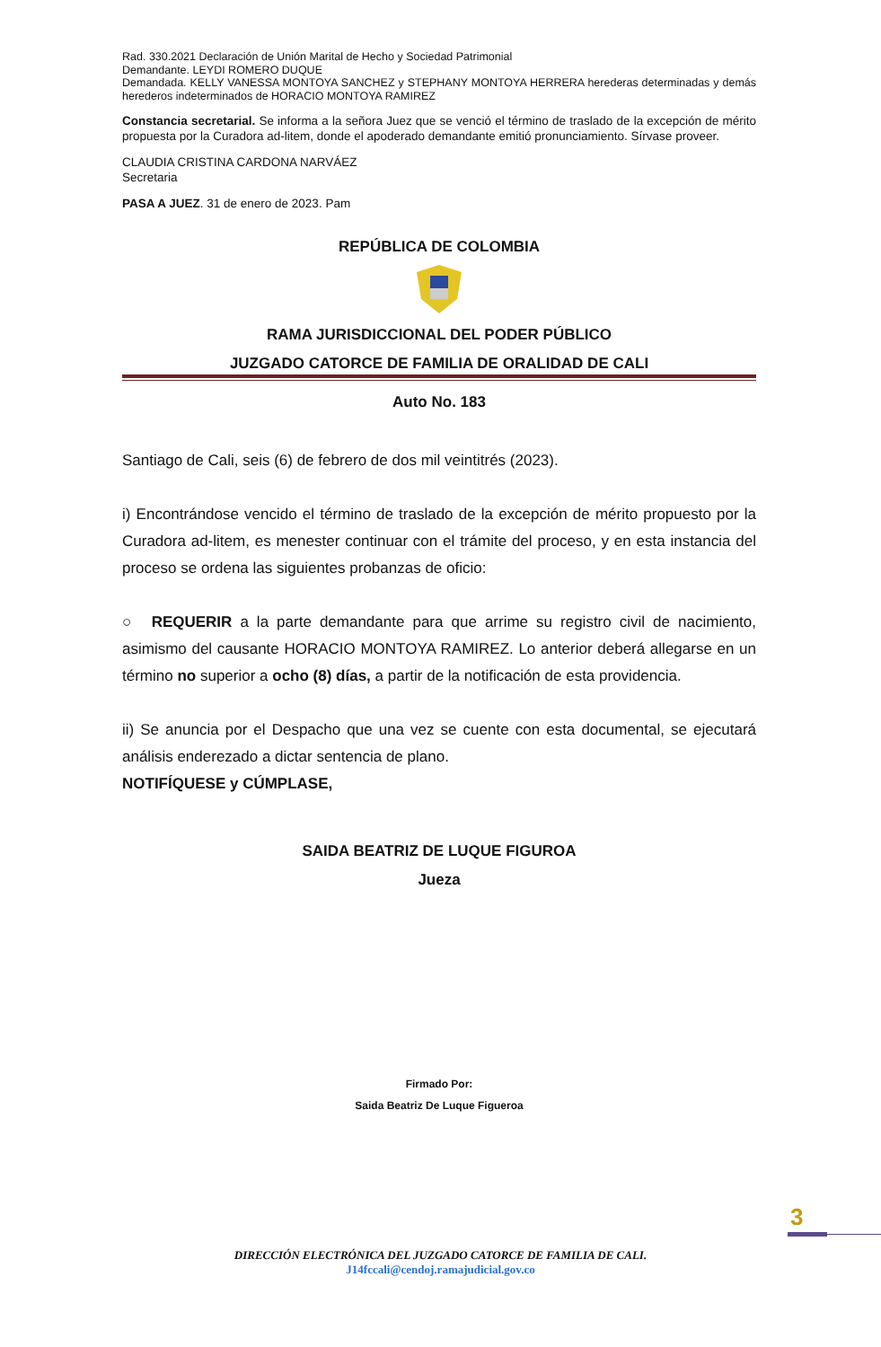Rad. 330.2021 Declaración de Unión Marital de Hecho y Sociedad Patrimonial
Demandante. LEYDI ROMERO DUQUE
Demandada. KELLY VANESSA MONTOYA SANCHEZ y STEPHANY MONTOYA HERRERA herederas determinadas y demás herederos indeterminados de HORACIO MONTOYA RAMIREZ
Constancia secretarial. Se informa a la señora Juez que se venció el término de traslado de la excepción de mérito propuesta por la Curadora ad-litem, donde el apoderado demandante emitió pronunciamiento. Sírvase proveer.
CLAUDIA CRISTINA CARDONA NARVÁEZ
Secretaria
PASA A JUEZ. 31 de enero de 2023. Pam
REPÚBLICA DE COLOMBIA
RAMA JURISDICCIONAL DEL PODER PÚBLICO
JUZGADO CATORCE DE FAMILIA DE ORALIDAD DE CALI
Auto No. 183
Santiago de Cali, seis (6) de febrero de dos mil veintitrés (2023).
i) Encontrándose vencido el término de traslado de la excepción de mérito propuesto por la Curadora ad-litem, es menester continuar con el trámite del proceso, y en esta instancia del proceso se ordena las siguientes probanzas de oficio:
○ REQUERIR a la parte demandante para que arrime su registro civil de nacimiento, asimismo del causante HORACIO MONTOYA RAMIREZ. Lo anterior deberá allegarse en un término no superior a ocho (8) días, a partir de la notificación de esta providencia.
ii) Se anuncia por el Despacho que una vez se cuente con esta documental, se ejecutará análisis enderezado a dictar sentencia de plano.
NOTIFÍQUESE y CÚMPLASE,
SAIDA BEATRIZ DE LUQUE FIGUROA
Jueza
Firmado Por:
Saida Beatriz De Luque Figueroa
3
DIRECCIÓN ELECTRÓNICA DEL JUZGADO CATORCE DE FAMILIA DE CALI.
J14fccali@cendoj.ramajudicial.gov.co